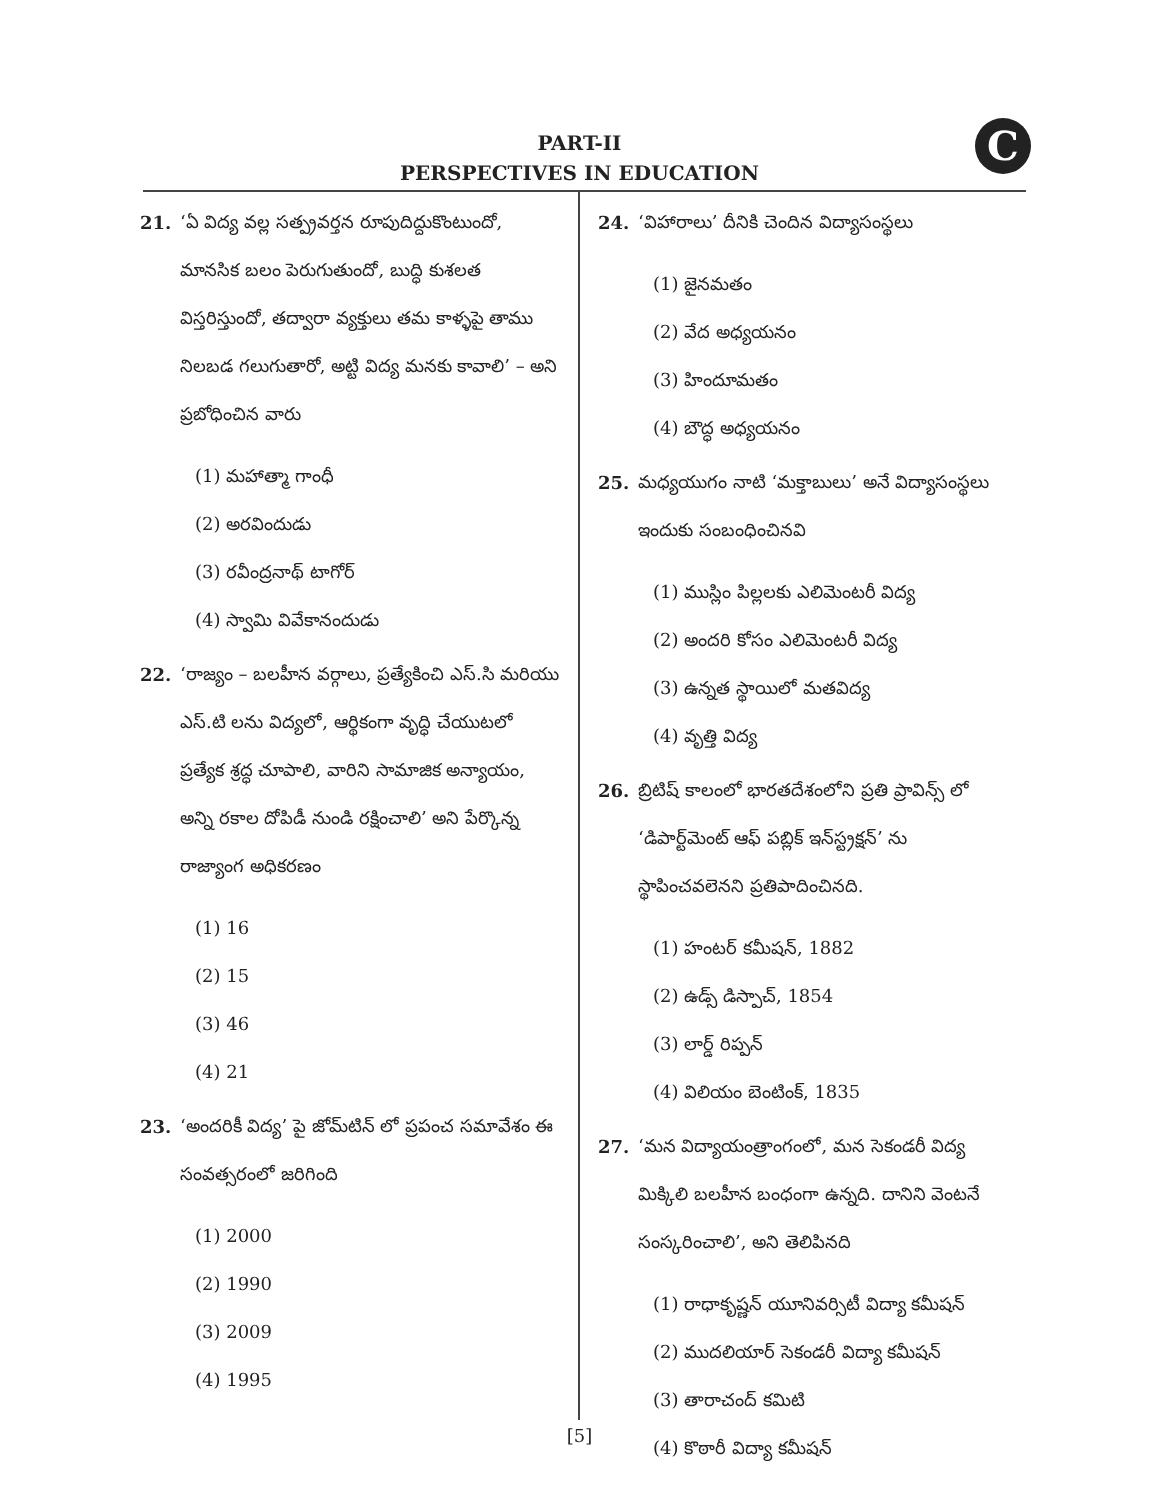C
PART-II
PERSPECTIVES IN EDUCATION
21. ‘ఏ విద్య వల్ల సత్ప్రవర్తన రూపుదిద్దుకొంటుందో, మానసిక బలం పెరుగుతుందో, బుద్ధి కుశలత విస్తరిస్తుందో, తద్వారా వ్యక్తులు తమ కాళ్ళపై తాము నిలబడ గలుగుతారో, అట్టి విద్య మనకు కావాలి’ – అని ప్రబోధించిన వారు
(1) మహాత్మా గాంధీ
(2) అరవిందుడు
(3) రవీంద్రనాథ్ టాగోర్
(4) స్వామి వివేకానందుడు
22. ‘రాజ్యం – బలహీన వర్గాలు, ప్రత్యేకించి ఎస్.సి మరియు ఎస్.టి లను విద్యలో, ఆర్థికంగా వృద్ధి చేయుటలో ప్రత్యేక శ్రద్ధ చూపాలి, వారిని సామాజిక అన్యాయం, అన్ని రకాల దోపిడీ నుండి రక్షించాలి’ అని పేర్కొన్న రాజ్యాంగ అధికరణం
(1) 16
(2) 15
(3) 46
(4) 21
23. ‘అందరికీ విద్య’ పై జోమ్‌టిన్ లో ప్రపంచ సమావేశం ఈ సంవత్సరంలో జరిగింది
(1) 2000
(2) 1990
(3) 2009
(4) 1995
24. ‘విహారాలు’ దీనికి చెందిన విద్యాసంస్థలు
(1) జైనమతం
(2) వేద అధ్యయనం
(3) హిందూమతం
(4) బౌద్ధ అధ్యయనం
25. మధ్యయుగం నాటి ‘మక్తాబులు’ అనే విద్యాసంస్థలు ఇందుకు సంబంధించినవి
(1) ముస్లిం పిల్లలకు ఎలిమెంటరీ విద్య
(2) అందరి కోసం ఎలిమెంటరీ విద్య
(3) ఉన్నత స్థాయిలో మతవిద్య
(4) వృత్తి విద్య
26. బ్రిటిష్ కాలంలో భారతదేశంలోని ప్రతి ప్రావిన్స్ లో ‘డిపార్ట్‌మెంట్ ఆఫ్ పబ్లిక్ ఇన్‌స్ట్రక్షన్’ ను స్థాపించవలెనని ప్రతిపాదించినది.
(1) హంటర్ కమీషన్, 1882
(2) ఉడ్స్ డిస్పాచ్, 1854
(3) లార్డ్ రిప్పన్
(4) విలియం బెంటింక్, 1835
27. ‘మన విద్యాయంత్రాంగంలో, మన సెకండరీ విద్య మిక్కిలి బలహీన బంధంగా ఉన్నది. దానిని వెంటనే సంస్కరించాలి’, అని తెలిపినది
(1) రాధాకృష్ణన్ యూనివర్సిటీ విద్యా కమీషన్
(2) ముదలియార్ సెకండరీ విద్యా కమీషన్
(3) తారాచంద్ కమిటి
(4) కొఠారీ విద్యా కమీషన్
[5]